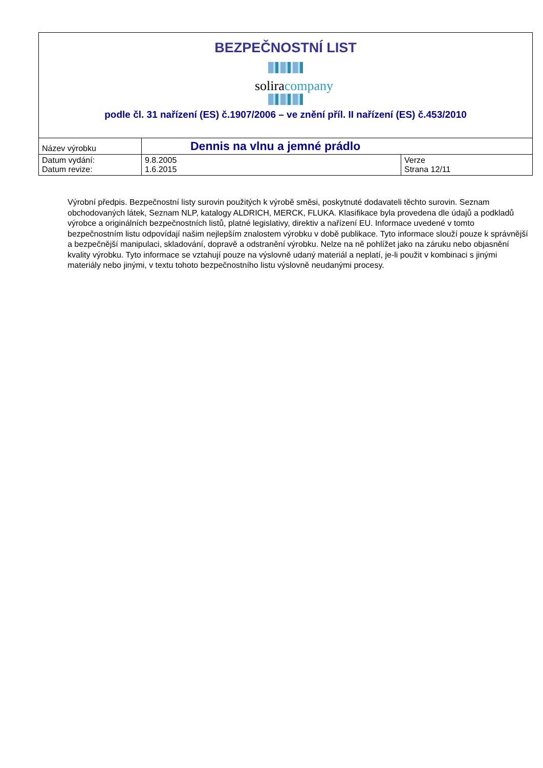BEZPEČNOSTNÍ LIST
soliracompany
podle čl. 31 nařízení (ES) č.1907/2006 – ve znění příl. II nařízení (ES) č.453/2010
| Název výrobku | Dennis na vlnu a jemné prádlo | |
| Datum vydání: Datum revize: | 9.8.2005 1.6.2015 | Verze Strana 12/11 |
Výrobní předpis. Bezpečnostní listy surovin použitých k výrobě směsi, poskytnuté dodavateli těchto surovin. Seznam obchodovaných látek, Seznam NLP, katalogy ALDRICH, MERCK, FLUKA. Klasifikace byla provedena dle údajů a podkladů výrobce a originálních bezpečnostních listů, platné legislativy, direktiv a nařízení EU. Informace uvedené v tomto bezpečnostním listu odpovídají našim nejlepším znalostem výrobku v době publikace. Tyto informace slouží pouze k správnější a bezpečnější manipulaci, skladování, dopravě a odstranění výrobku. Nelze na ně pohlížet jako na záruku nebo objasnění kvality výrobku. Tyto informace se vztahují pouze na výslovně udaný materiál a neplatí, je-li použit v kombinaci s jinými materiály nebo jinými, v textu tohoto bezpečnostního listu výslovně neudanými procesy.